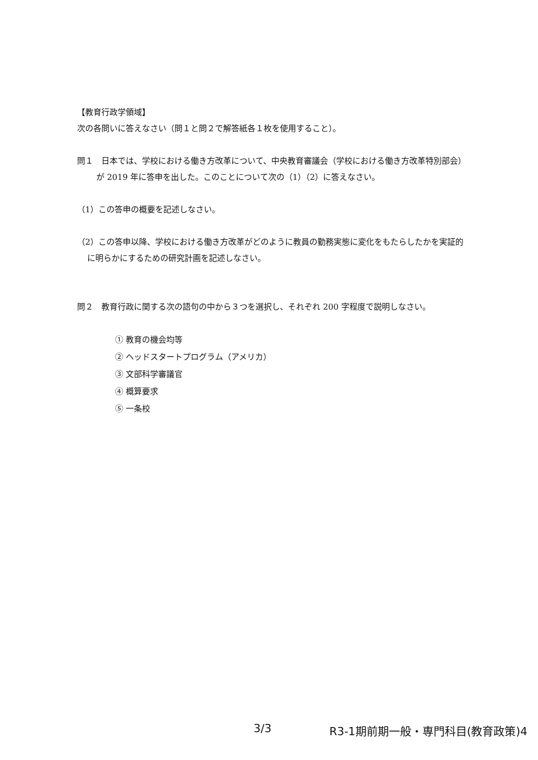【教育行政学領域】
次の各問いに答えなさい（問１と問２で解答紙各１枚を使用すること）。
問１　日本では、学校における働き方改革について、中央教育審議会（学校における働き方改革特別部会）が 2019 年に答申を出した。このことについて次の（1）（2）に答えなさい。
（1）この答申の概要を記述しなさい。
（2）この答申以降、学校における働き方改革がどのように教員の勤務実態に変化をもたらしたかを実証的に明らかにするための研究計画を記述しなさい。
問２　教育行政に関する次の語句の中から３つを選択し、それぞれ 200 字程度で説明しなさい。
① 教育の機会均等
② ヘッドスタートプログラム（アメリカ）
③ 文部科学審議官
④ 概算要求
⑤ 一条校
3/3 R3-1期前期一般・専門科目(教育政策)4